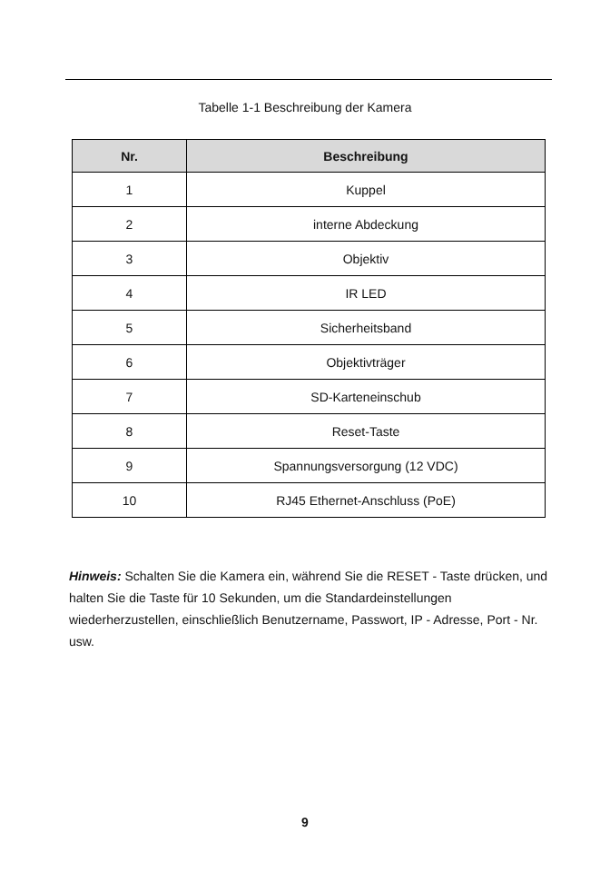Tabelle 1-1 Beschreibung der Kamera
| Nr. | Beschreibung |
| --- | --- |
| 1 | Kuppel |
| 2 | interne Abdeckung |
| 3 | Objektiv |
| 4 | IR LED |
| 5 | Sicherheitsband |
| 6 | Objektivträger |
| 7 | SD-Karteneinschub |
| 8 | Reset-Taste |
| 9 | Spannungsversorgung (12 VDC) |
| 10 | RJ45 Ethernet-Anschluss (PoE) |
Hinweis: Schalten Sie die Kamera ein, während Sie die RESET - Taste drücken, und halten Sie die Taste für 10 Sekunden, um die Standardeinstellungen wiederherzustellen, einschließlich Benutzername, Passwort, IP - Adresse, Port - Nr. usw.
9